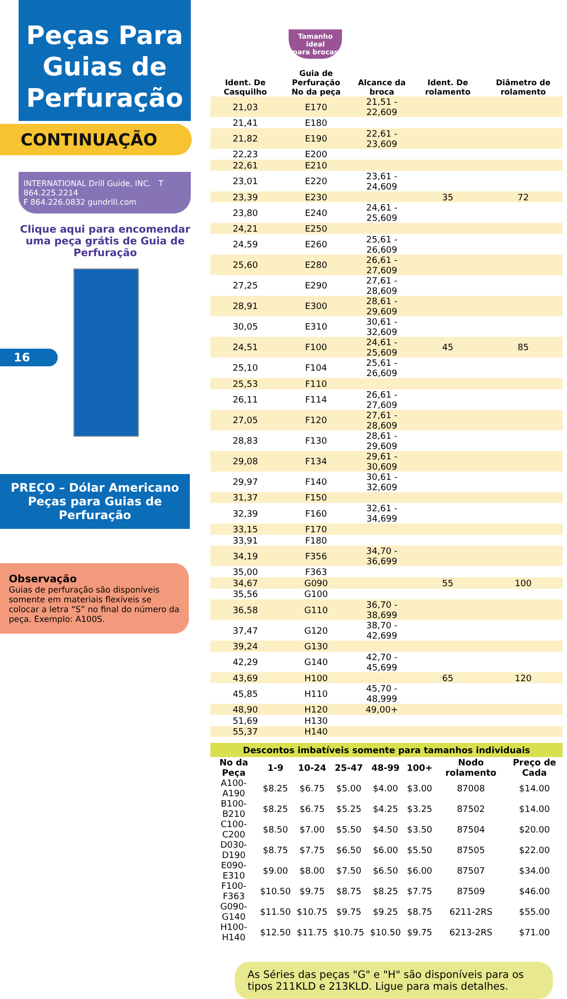Peças Para Guias de Perfuração
CONTINUAÇÃO
INTERNATIONAL Drill Guide, INC. T 864.225.2214
F 864.226.0832 gundrill.com
Clique aqui para encomendar uma peça grátis de Guia de Perfuração
16
PREÇO – Dólar Americano
Peças para Guias de Perfuração
Observação
Guias de perfuração são disponíveis somente em materiais flexíveis se colocar a letra “S” no final do número da peça. Exemplo: A100S.
Tamanho
ideal
para brocas
| Ident. De Casquilho | Guia de Perfuração No da peça | Alcance da broca | Ident. De rolamento | Diâmetro de rolamento |
| --- | --- | --- | --- | --- |
| 21,03 | E170 | 21,51 - 22,609 | | |
| 21,41 | E180 | | | |
| 21,82 | E190 | 22,61 - 23,609 | | |
| 22,23 | E200 | | | |
| 22,61 | E210 | | | |
| 23,01 | E220 | 23,61 - 24,609 | | |
| 23,39 | E230 | | 35 | 72 |
| 23,80 | E240 | 24,61 - 25,609 | | |
| 24,21 | E250 | | | |
| 24,59 | E260 | 25,61 - 26,609 | | |
| 25,60 | E280 | 26,61 - 27,609 | | |
| 27,25 | E290 | 27,61 - 28,609 | | |
| 28,91 | E300 | 28,61 - 29,609 | | |
| 30,05 | E310 | 30,61 - 32,609 | | |
| 24,51 | F100 | 24,61 - 25,609 | 45 | 85 |
| 25,10 | F104 | 25,61 - 26,609 | | |
| 25,53 | F110 | | | |
| 26,11 | F114 | 26,61 - 27,609 | | |
| 27,05 | F120 | 27,61 - 28,609 | | |
| 28,83 | F130 | 28,61 - 29,609 | | |
| 29,08 | F134 | 29,61 - 30,609 | | |
| 29,97 | F140 | 30,61 - 32,609 | | |
| 31,37 | F150 | | | |
| 32,39 | F160 | 32,61 - 34,699 | | |
| 33,15 | F170 | | | |
| 33,91 | F180 | | | |
| 34,19 | F356 | 34,70 - 36,699 | | |
| 35,00 | F363 | | | |
| 34,67 | G090 | | 55 | 100 |
| 35,56 | G100 | | | |
| 36,58 | G110 | 36,70 - 38,699 | | |
| 37,47 | G120 | 38,70 - 42,699 | | |
| 39,24 | G130 | | | |
| 42,29 | G140 | 42,70 - 45,699 | | |
| 43,69 | H100 | | 65 | 120 |
| 45,85 | H110 | 45,70 - 48,999 | | |
| 48,90 | H120 | 49,00+ | | |
| 51,69 | H130 | | | |
| 55,37 | H140 | | | |
Descontos imbatíveis somente para tamanhos individuais
| No da Peça | 1-9 | 10-24 | 25-47 | 48-99 | 100+ | Nodo rolamento | Preço de Cada |
| --- | --- | --- | --- | --- | --- | --- | --- |
| A100-A190 | $8.25 | $6.75 | $5.00 | $4.00 | $3.00 | 87008 | $14.00 |
| B100-B210 | $8.25 | $6.75 | $5.25 | $4.25 | $3.25 | 87502 | $14.00 |
| C100-C200 | $8.50 | $7.00 | $5.50 | $4.50 | $3.50 | 87504 | $20.00 |
| D030-D190 | $8.75 | $7.75 | $6.50 | $6.00 | $5.50 | 87505 | $22.00 |
| E090-E310 | $9.00 | $8.00 | $7.50 | $6.50 | $6.00 | 87507 | $34.00 |
| F100-F363 | $10.50 | $9.75 | $8.75 | $8.25 | $7.75 | 87509 | $46.00 |
| G090-G140 | $11.50 | $10.75 | $9.75 | $9.25 | $8.75 | 6211-2RS | $55.00 |
| H100-H140 | $12.50 | $11.75 | $10.75 | $10.50 | $9.75 | 6213-2RS | $71.00 |
As Séries das peças "G" e "H" são disponíveis para os tipos 211KLD e 213KLD. Ligue para mais detalhes.